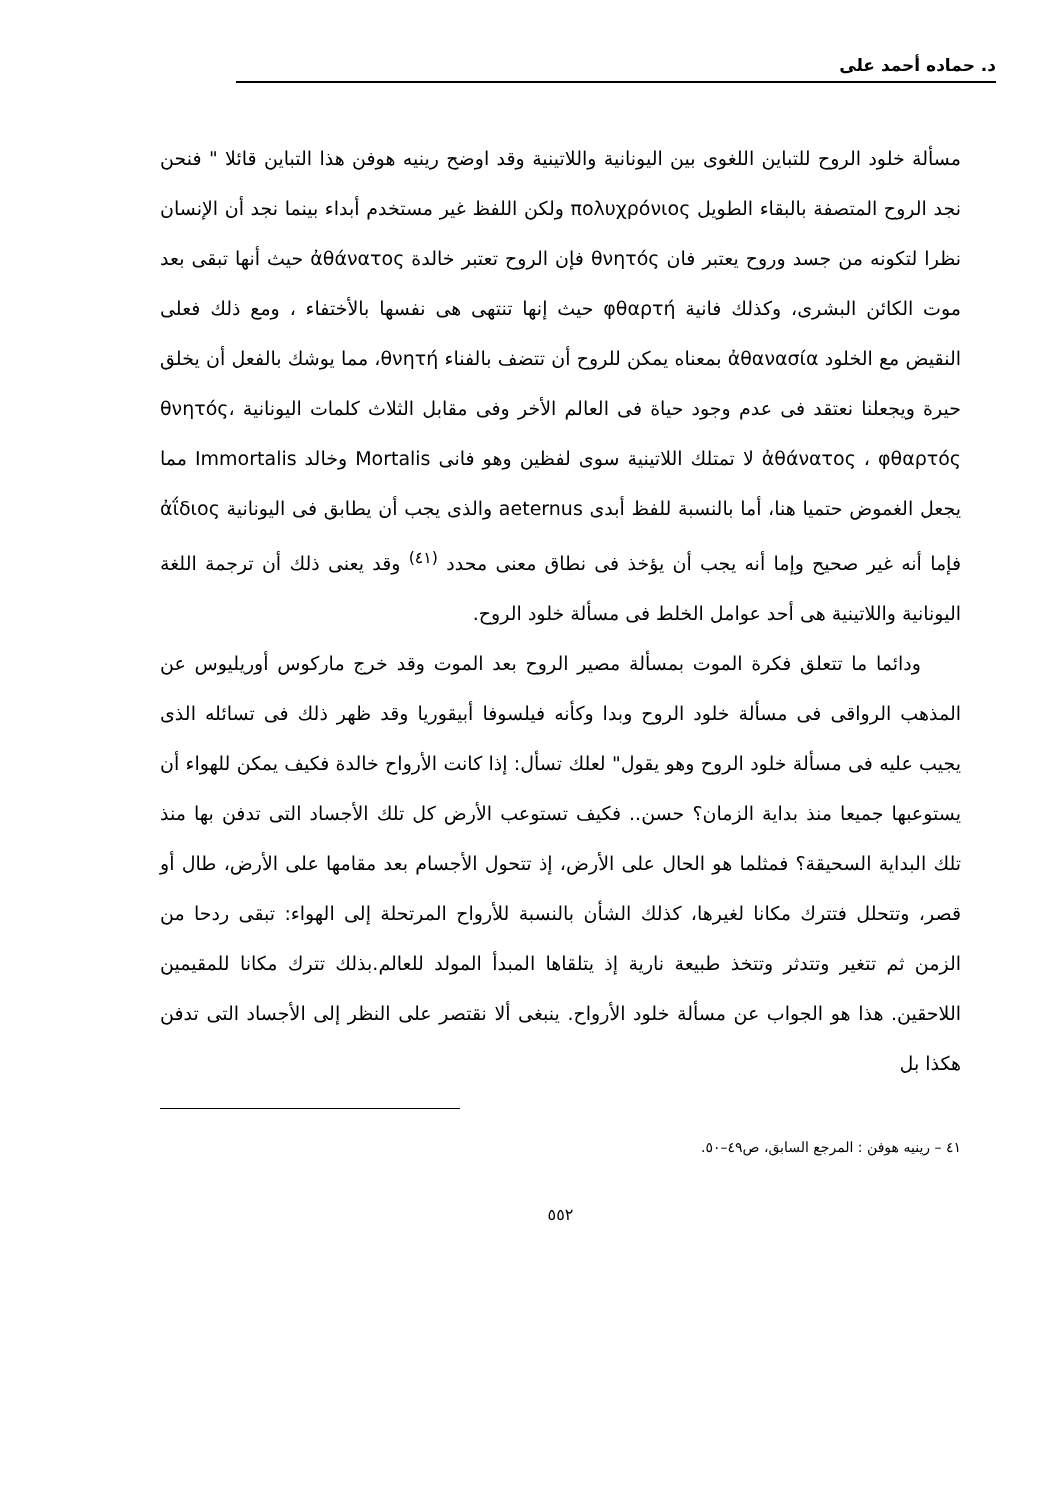د. حماده أحمد على
مسألة خلود الروح للتباين اللغوى بين اليونانية واللاتينية وقد اوضح رينيه هوفن هذا التباين قائلا " فنحن نجد الروح المتصفة بالبقاء الطويل πολυχρόνιος ولكن اللفظ غير مستخدم أبداء بينما نجد أن الإنسان نظرا لتكونه من جسد وروح يعتبر فان θνητός فإن الروح تعتبر خالدة ἀθάνατος حيث أنها تبقى بعد موت الكائن البشرى، وكذلك فانية φθαρτή حيث إنها تنتهى هى نفسها بالأختفاء ، ومع ذلك فعلى النقيض مع الخلود ἀθανασία بمعناه يمكن للروح أن تتضف بالفناء θνητή، مما يوشك بالفعل أن يخلق حيرة ويجعلنا نعتقد فى عدم وجود حياة فى العالم الأخر وفى مقابل الثلاث كلمات اليونانية θνητός، ἀθάνατος ، φθαρτός لا تمتلك اللاتينية سوى لفظين وهو فانى Mortalis وخالد Immortalis مما يجعل الغموض حتميا هنا، أما بالنسبة للفظ أبدى aeternus والذى يجب أن يطابق فى اليونانية ἀΐδιος فإما أنه غير صحيح وإما أنه يجب أن يؤخذ فى نطاق معنى محدد <sup>(٤١)</sup> وقد يعنى ذلك أن ترجمة اللغة اليونانية واللاتينية هى أحد عوامل الخلط فى مسألة خلود الروح.
ودائما ما تتعلق فكرة الموت بمسألة مصير الروح بعد الموت وقد خرج ماركوس أوريليوس عن المذهب الرواقى فى مسألة خلود الروح وبدا وكأنه فيلسوفا أبيقوريا وقد ظهر ذلك فى تسائله الذى يجيب عليه فى مسألة خلود الروح وهو يقول" لعلك تسأل: إذا كانت الأرواح خالدة فكيف يمكن للهواء أن يستوعبها جميعا منذ بداية الزمان؟ حسن.. فكيف تستوعب الأرض كل تلك الأجساد التى تدفن بها منذ تلك البداية السحيقة؟ فمثلما هو الحال على الأرض، إذ تتحول الأجسام بعد مقامها على الأرض، طال أو قصر، وتتحلل فتترك مكانا لغيرها، كذلك الشأن بالنسبة للأرواح المرتحلة إلى الهواء: تبقى ردحا من الزمن ثم تتغير وتتدثر وتتخذ طبيعة نارية إذ يتلقاها المبدأ المولد للعالم.بذلك تترك مكانا للمقيمين اللاحقين. هذا هو الجواب عن مسألة خلود الأرواح. ينبغى ألا نقتصر على النظر إلى الأجساد التى تدفن هكذا بل
٤١ – رينيه هوفن : المرجع السابق، ص٤٩–٥٠.
٥٥٢